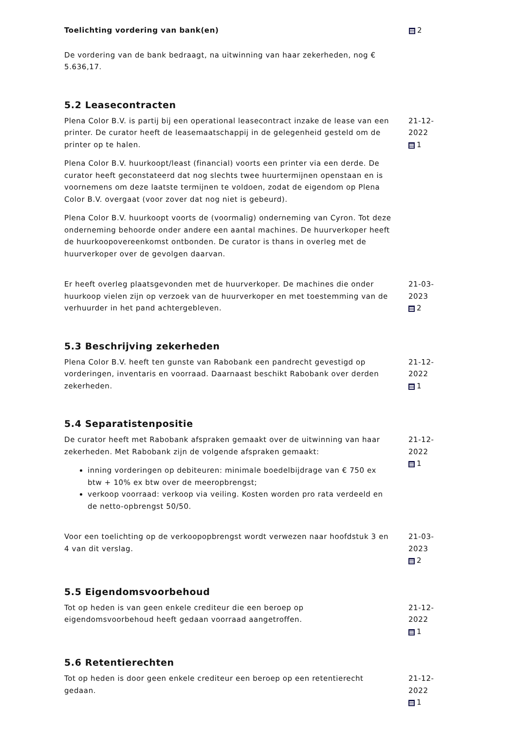Toelichting vordering van bank(en)
De vordering van de bank bedraagt, na uitwinning van haar zekerheden, nog € 5.636,17.
2
5.2 Leasecontracten
Plena Color B.V. is partij bij een operational leasecontract inzake de lease van een printer. De curator heeft de leasemaatschappij in de gelegenheid gesteld om de printer op te halen.
Plena Color B.V. huurkoopt/least (financial) voorts een printer via een derde. De curator heeft geconstateerd dat nog slechts twee huurtermijnen openstaan en is voornemens om deze laatste termijnen te voldoen, zodat de eigendom op Plena Color B.V. overgaat (voor zover dat nog niet is gebeurd).
Plena Color B.V. huurkoopt voorts de (voormalig) onderneming van Cyron. Tot deze onderneming behoorde onder andere een aantal machines. De huurverkoper heeft de huurkoopovereenkomst ontbonden. De curator is thans in overleg met de huurverkoper over de gevolgen daarvan.
21-12-2022
1
Er heeft overleg plaatsgevonden met de huurverkoper. De machines die onder huurkoop vielen zijn op verzoek van de huurverkoper en met toestemming van de verhuurder in het pand achtergebleven.
21-03-2023
2
5.3 Beschrijving zekerheden
Plena Color B.V. heeft ten gunste van Rabobank een pandrecht gevestigd op vorderingen, inventaris en voorraad. Daarnaast beschikt Rabobank over derden zekerheden.
21-12-2022
1
5.4 Separatistenpositie
De curator heeft met Rabobank afspraken gemaakt over de uitwinning van haar zekerheden. Met Rabobank zijn de volgende afspraken gemaakt:
inning vorderingen op debiteuren: minimale boedelbijdrage van € 750 ex btw + 10% ex btw over de meeropbrengst;
verkoop voorraad: verkoop via veiling. Kosten worden pro rata verdeeld en de netto-opbrengst 50/50.
21-12-2022
1
Voor een toelichting op de verkoopopbrengst wordt verwezen naar hoofdstuk 3 en 4 van dit verslag.
21-03-2023
2
5.5 Eigendomsvoorbehoud
Tot op heden is van geen enkele crediteur die een beroep op eigendomsvoorbehoud heeft gedaan voorraad aangetroffen.
21-12-2022
1
5.6 Retentierechten
Tot op heden is door geen enkele crediteur een beroep op een retentierecht gedaan.
21-12-2022
1